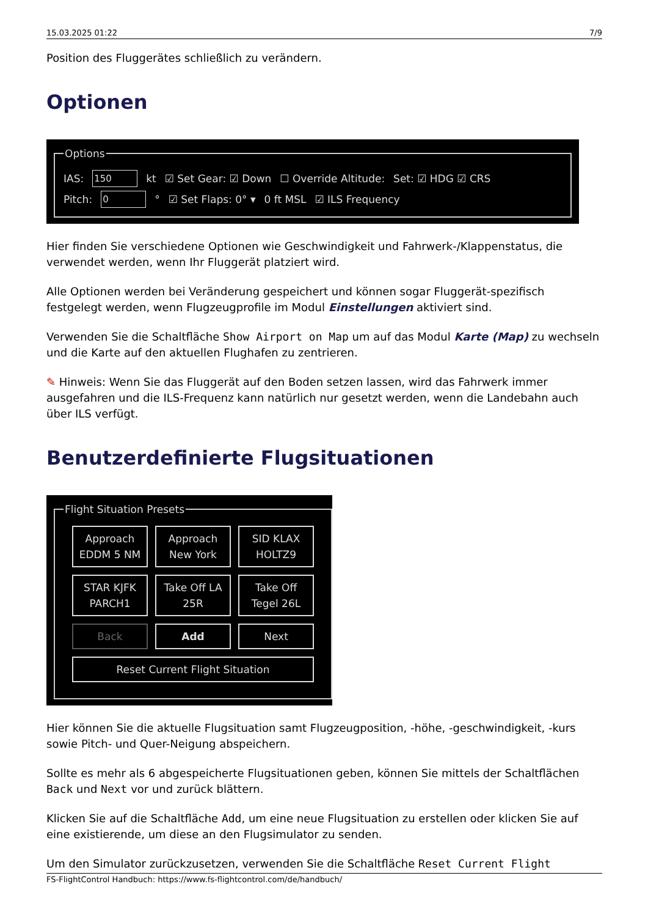15.03.2025 01:22 7/9
Position des Fluggerätes schließlich zu verändern.
Optionen
Options
IAS: 150 kt ☑ Set Gear: ☑ Down ☐ Override Altitude: Set: ☑ HDG ☑ CRS
Pitch: 0 ° ☑ Set Flaps: 0° ▾ 0 ft MSL ☑ ILS Frequency
Hier finden Sie verschiedene Optionen wie Geschwindigkeit und Fahrwerk-/Klappenstatus, die verwendet werden, wenn Ihr Fluggerät platziert wird.
Alle Optionen werden bei Veränderung gespeichert und können sogar Fluggerät-spezifisch festgelegt werden, wenn Flugzeugprofile im Modul Einstellungen aktiviert sind.
Verwenden Sie die Schaltfläche Show Airport on Map um auf das Modul Karte (Map) zu wechseln und die Karte auf den aktuellen Flughafen zu zentrieren.
✎ Hinweis: Wenn Sie das Fluggerät auf den Boden setzen lassen, wird das Fahrwerk immer ausgefahren und die ILS-Frequenz kann natürlich nur gesetzt werden, wenn die Landebahn auch über ILS verfügt.
Benutzerdefinierte Flugsituationen
Flight Situation Presets
Approach
EDDM 5 NM
Approach
New York
SID KLAX
HOLTZ9
STAR KJFK
PARCH1
Take Off LA
25R
Take Off
Tegel 26L
Back
Add
Next
Reset Current Flight Situation
Hier können Sie die aktuelle Flugsituation samt Flugzeugposition, -höhe, -geschwindigkeit, -kurs sowie Pitch- und Quer-Neigung abspeichern.
Sollte es mehr als 6 abgespeicherte Flugsituationen geben, können Sie mittels der Schaltflächen Back und Next vor und zurück blättern.
Klicken Sie auf die Schaltfläche Add, um eine neue Flugsituation zu erstellen oder klicken Sie auf eine existierende, um diese an den Flugsimulator zu senden.
Um den Simulator zurückzusetzen, verwenden Sie die Schaltfläche Reset Current Flight
FS-FlightControl Handbuch: https://www.fs-flightcontrol.com/de/handbuch/